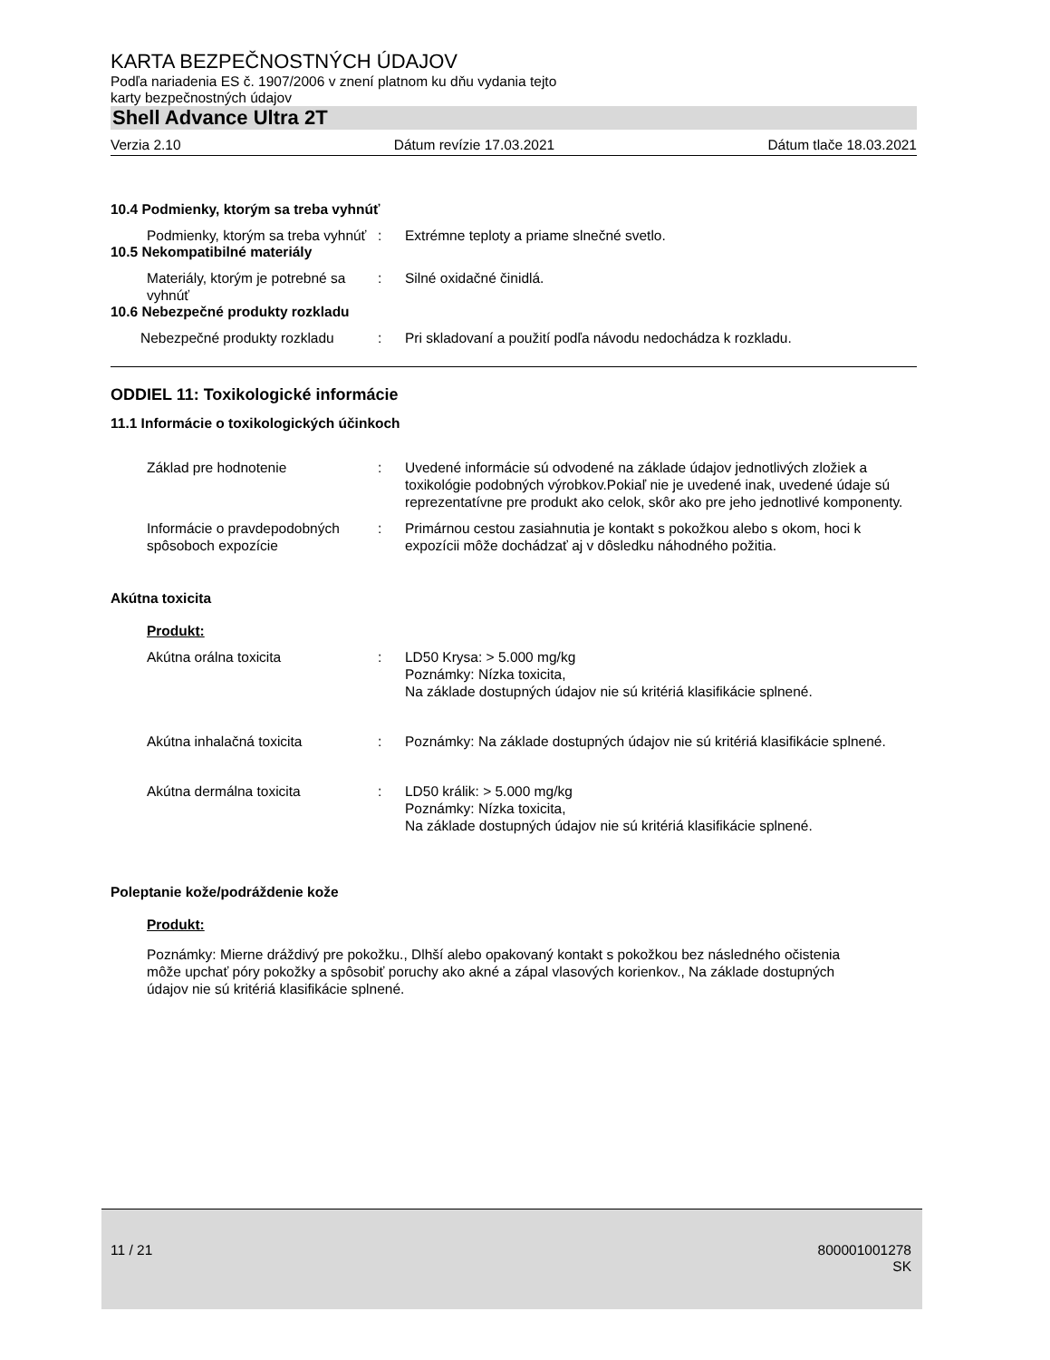KARTA BEZPEČNOSTNÝCH ÚDAJOV
Podľa nariadenia ES č. 1907/2006 v znení platnom ku dňu vydania tejto
karty bezpečnostných údajov
Shell Advance Ultra 2T
Verzia 2.10 Dátum revízie 17.03.2021 Dátum tlače 18.03.2021
10.4 Podmienky, ktorým sa treba vyhnúť
Podmienky, ktorým sa treba vyhnúť
: Extrémne teploty a priame slnečné svetlo.
10.5 Nekompatibilné materiály
Materiály, ktorým je potrebné sa vyhnúť
: Silné oxidačné činidlá.
10.6 Nebezpečné produkty rozkladu
Nebezpečné produkty rozkladu : Pri skladovaní a použití podľa návodu nedochádza k rozkladu.
ODDIEL 11: Toxikologické informácie
11.1 Informácie o toxikologických účinkoch
Základ pre hodnotenie : Uvedené informácie sú odvodené na základe údajov jednotlivých zložiek a toxikológie podobných výrobkov.Pokiaľ nie je uvedené inak, uvedené údaje sú reprezentatívne pre produkt ako celok, skôr ako pre jeho jednotlivé komponenty.
Informácie o pravdepodobných spôsoboch expozície
: Primárnou cestou zasiahnutia je kontakt s pokožkou alebo s okom, hoci k expozícii môže dochádzať aj v dôsledku náhodného požitia.
Akútna toxicita
Produkt:
Akútna orálna toxicita : LD50 Krysa: > 5.000 mg/kg
Poznámky: Nízka toxicita,
Na základe dostupných údajov nie sú kritériá klasifikácie splnené.
Akútna inhalačná toxicita : Poznámky: Na základe dostupných údajov nie sú kritériá klasifikácie splnené.
Akútna dermálna toxicita : LD50 králik: > 5.000 mg/kg
Poznámky: Nízka toxicita,
Na základe dostupných údajov nie sú kritériá klasifikácie splnené.
Poleptanie kože/podráždenie kože
Produkt:
Poznámky: Mierne dráždivý pre pokožku., Dlhší alebo opakovaný kontakt s pokožkou bez následného očistenia môže upchať póry pokožky a spôsobiť poruchy ako akné a zápal vlasových korienkov., Na základe dostupných údajov nie sú kritériá klasifikácie splnené.
11 / 21 800001001278
SK